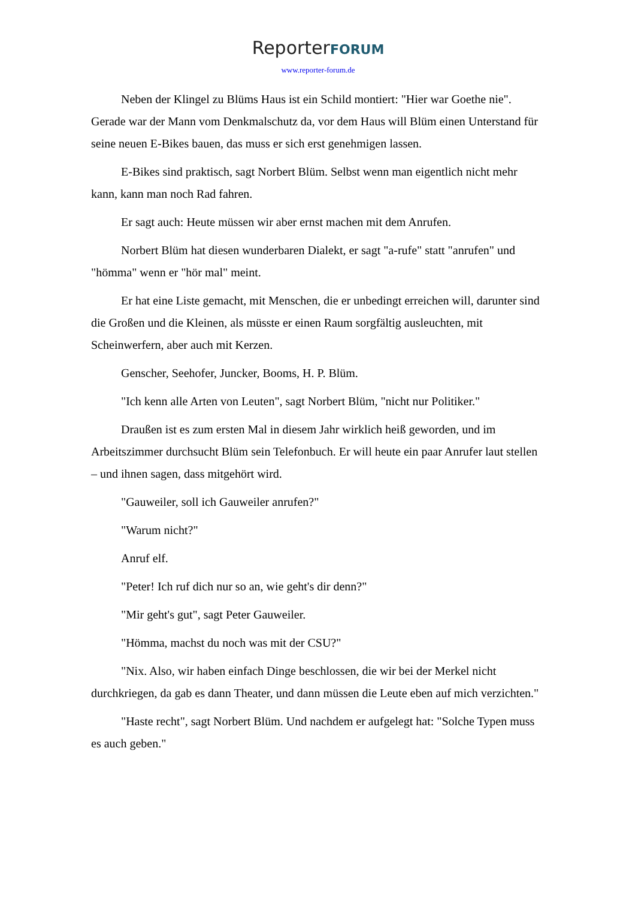ReporterFORUM
www.reporter-forum.de
Neben der Klingel zu Blüms Haus ist ein Schild montiert: "Hier war Goethe nie". Gerade war der Mann vom Denkmalschutz da, vor dem Haus will Blüm einen Unterstand für seine neuen E-Bikes bauen, das muss er sich erst genehmigen lassen.
E-Bikes sind praktisch, sagt Norbert Blüm. Selbst wenn man eigentlich nicht mehr kann, kann man noch Rad fahren.
Er sagt auch: Heute müssen wir aber ernst machen mit dem Anrufen.
Norbert Blüm hat diesen wunderbaren Dialekt, er sagt "a-rufe" statt "anrufen" und "hömma" wenn er "hör mal" meint.
Er hat eine Liste gemacht, mit Menschen, die er unbedingt erreichen will, darunter sind die Großen und die Kleinen, als müsste er einen Raum sorgfältig ausleuchten, mit Scheinwerfern, aber auch mit Kerzen.
Genscher, Seehofer, Juncker, Booms, H. P. Blüm.
"Ich kenn alle Arten von Leuten", sagt Norbert Blüm, "nicht nur Politiker."
Draußen ist es zum ersten Mal in diesem Jahr wirklich heiß geworden, und im Arbeitszimmer durchsucht Blüm sein Telefonbuch. Er will heute ein paar Anrufer laut stellen – und ihnen sagen, dass mitgehört wird.
"Gauweiler, soll ich Gauweiler anrufen?"
"Warum nicht?"
Anruf elf.
"Peter! Ich ruf dich nur so an, wie geht's dir denn?"
"Mir geht's gut", sagt Peter Gauweiler.
"Hömma, machst du noch was mit der CSU?"
"Nix. Also, wir haben einfach Dinge beschlossen, die wir bei der Merkel nicht durchkriegen, da gab es dann Theater, und dann müssen die Leute eben auf mich verzichten."
"Haste recht", sagt Norbert Blüm. Und nachdem er aufgelegt hat: "Solche Typen muss es auch geben."